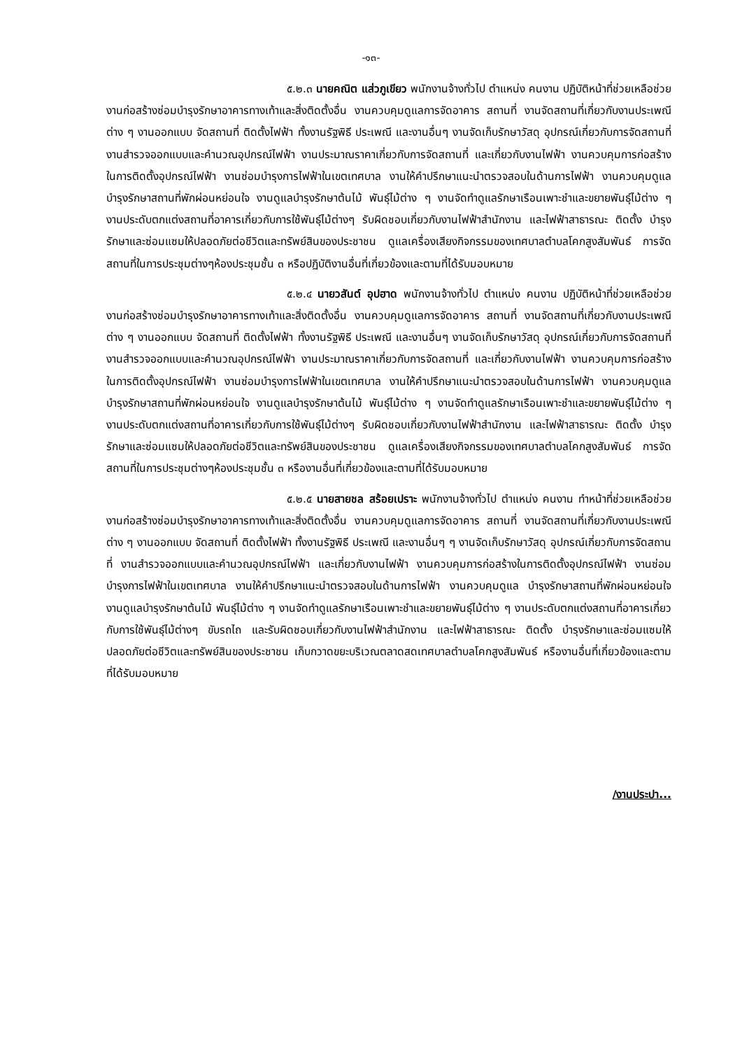-๑๓-
๕.๒.๓ นายคณิต แส่วภูเขียว พนักงานจ้างทั่วไป ตำแหน่ง คนงาน ปฏิบัติหน้าที่ช่วยเหลือช่วยงานก่อสร้างซ่อมบำรุงรักษาอาคารทางเท้าและสิ่งติดตั้งอื่น งานควบคุมดูแลการจัดอาคาร สถานที่ งานจัดสถานที่เกี่ยวกับงานประเพณีต่าง ๆ งานออกแบบ จัดสถานที่ ติดตั้งไฟฟ้า ทั้งงานรัฐพิธี ประเพณี และงานอื่นๆ งานจัดเก็บรักษาวัสดุ อุปกรณ์เกี่ยวกับการจัดสถานที่ งานสำรวจออกแบบและคำนวณอุปกรณ์ไฟฟ้า งานประมาณราคาเกี่ยวกับการจัดสถานที่ และเกี่ยวกับงานไฟฟ้า งานควบคุมการก่อสร้างในการติดตั้งอุปกรณ์ไฟฟ้า งานซ่อมบำรุงการไฟฟ้าในเขตเทศบาล งานให้คำปรึกษาแนะนำตรวจสอบในด้านการไฟฟ้า งานควบคุมดูแล บำรุงรักษาสถานที่พักผ่อนหย่อนใจ งานดูแลบำรุงรักษาต้นไม้ พันธุ์ไม้ต่าง ๆ งานจัดทำดูแลรักษาเรือนเพาะชำและขยายพันธุ์ไม้ต่าง ๆ งานประดับตกแต่งสถานที่อาคารเกี่ยวกับการใช้พันธุ์ไม้ต่างๆ รับผิดชอบเกี่ยวกับงานไฟฟ้าสำนักงาน และไฟฟ้าสาธารณะ ติดตั้ง บำรุงรักษาและซ่อมแซมให้ปลอดภัยต่อชีวิตและทรัพย์สินของประชาชน ดูแลเครื่องเสียงกิจกรรมของเทศบาลตำบลโคกสูงสัมพันธ์ การจัดสถานที่ในการประชุมต่างๆห้องประชุมชั้น ๓ หรือปฏิบัติงานอื่นที่เกี่ยวข้องและตามที่ได้รับมอบหมาย
๕.๒.๔ นายวสันต์ อุปฮาด พนักงานจ้างทั่วไป ตำแหน่ง คนงาน ปฏิบัติหน้าที่ช่วยเหลือช่วยงานก่อสร้างซ่อมบำรุงรักษาอาคารทางเท้าและสิ่งติดตั้งอื่น งานควบคุมดูแลการจัดอาคาร สถานที่ งานจัดสถานที่เกี่ยวกับงานประเพณีต่าง ๆ งานออกแบบ จัดสถานที่ ติดตั้งไฟฟ้า ทั้งงานรัฐพิธี ประเพณี และงานอื่นๆ งานจัดเก็บรักษาวัสดุ อุปกรณ์เกี่ยวกับการจัดสถานที่ งานสำรวจออกแบบและคำนวณอุปกรณ์ไฟฟ้า งานประมาณราคาเกี่ยวกับการจัดสถานที่ และเกี่ยวกับงานไฟฟ้า งานควบคุมการก่อสร้างในการติดตั้งอุปกรณ์ไฟฟ้า งานซ่อมบำรุงการไฟฟ้าในเขตเทศบาล งานให้คำปรึกษาแนะนำตรวจสอบในด้านการไฟฟ้า งานควบคุมดูแล บำรุงรักษาสถานที่พักผ่อนหย่อนใจ งานดูแลบำรุงรักษาต้นไม้ พันธุ์ไม้ต่าง ๆ งานจัดทำดูแลรักษาเรือนเพาะชำและขยายพันธุ์ไม้ต่าง ๆ งานประดับตกแต่งสถานที่อาคารเกี่ยวกับการใช้พันธุ์ไม้ต่างๆ รับผิดชอบเกี่ยวกับงานไฟฟ้าสำนักงาน และไฟฟ้าสาธารณะ ติดตั้ง บำรุงรักษาและซ่อมแซมให้ปลอดภัยต่อชีวิตและทรัพย์สินของประชาชน ดูแลเครื่องเสียงกิจกรรมของเทศบาลตำบลโคกสูงสัมพันธ์ การจัดสถานที่ในการประชุมต่างๆห้องประชุมชั้น ๓ หรืองานอื่นที่เกี่ยวข้องและตามที่ได้รับมอบหมาย
๕.๒.๕ นายสายชล สร้อยเปราะ พนักงานจ้างทั่วไป ตำแหน่ง คนงาน ทำหน้าที่ช่วยเหลือช่วยงานก่อสร้างซ่อมบำรุงรักษาอาคารทางเท้าและสิ่งติดตั้งอื่น งานควบคุมดูแลการจัดอาคาร สถานที่ งานจัดสถานที่เกี่ยวกับงานประเพณีต่าง ๆ งานออกแบบ จัดสถานที่ ติดตั้งไฟฟ้า ทั้งงานรัฐพิธี ประเพณี และงานอื่นๆ ๆ งานจัดเก็บรักษาวัสดุ อุปกรณ์เกี่ยวกับการจัดสถานที่ งานสำรวจออกแบบและคำนวณอุปกรณ์ไฟฟ้า และเกี่ยวกับงานไฟฟ้า งานควบคุมการก่อสร้างในการติดตั้งอุปกรณ์ไฟฟ้า งานซ่อมบำรุงการไฟฟ้าในเขตเทศบาล งานให้คำปรึกษาแนะนำตรวจสอบในด้านการไฟฟ้า งานควบคุมดูแล บำรุงรักษาสถานที่พักผ่อนหย่อนใจ งานดูแลบำรุงรักษาต้นไม้ พันธุ์ไม้ต่าง ๆ งานจัดทำดูแลรักษาเรือนเพาะชำและขยายพันธุ์ไม้ต่าง ๆ งานประดับตกแต่งสถานที่อาคารเกี่ยวกับการใช้พันธุ์ไม้ต่างๆ ขับรถไถ และรับผิดชอบเกี่ยวกับงานไฟฟ้าสำนักงาน และไฟฟ้าสาธารณะ ติดตั้ง บำรุงรักษาและซ่อมแซมให้ปลอดภัยต่อชีวิตและทรัพย์สินของประชาชน เก็บกวาดขยะบริเวณตลาดสดเทศบาลตำบลโคกสูงสัมพันธ์ หรืองานอื่นที่เกี่ยวข้องและตามที่ได้รับมอบหมาย
/งานประปา...